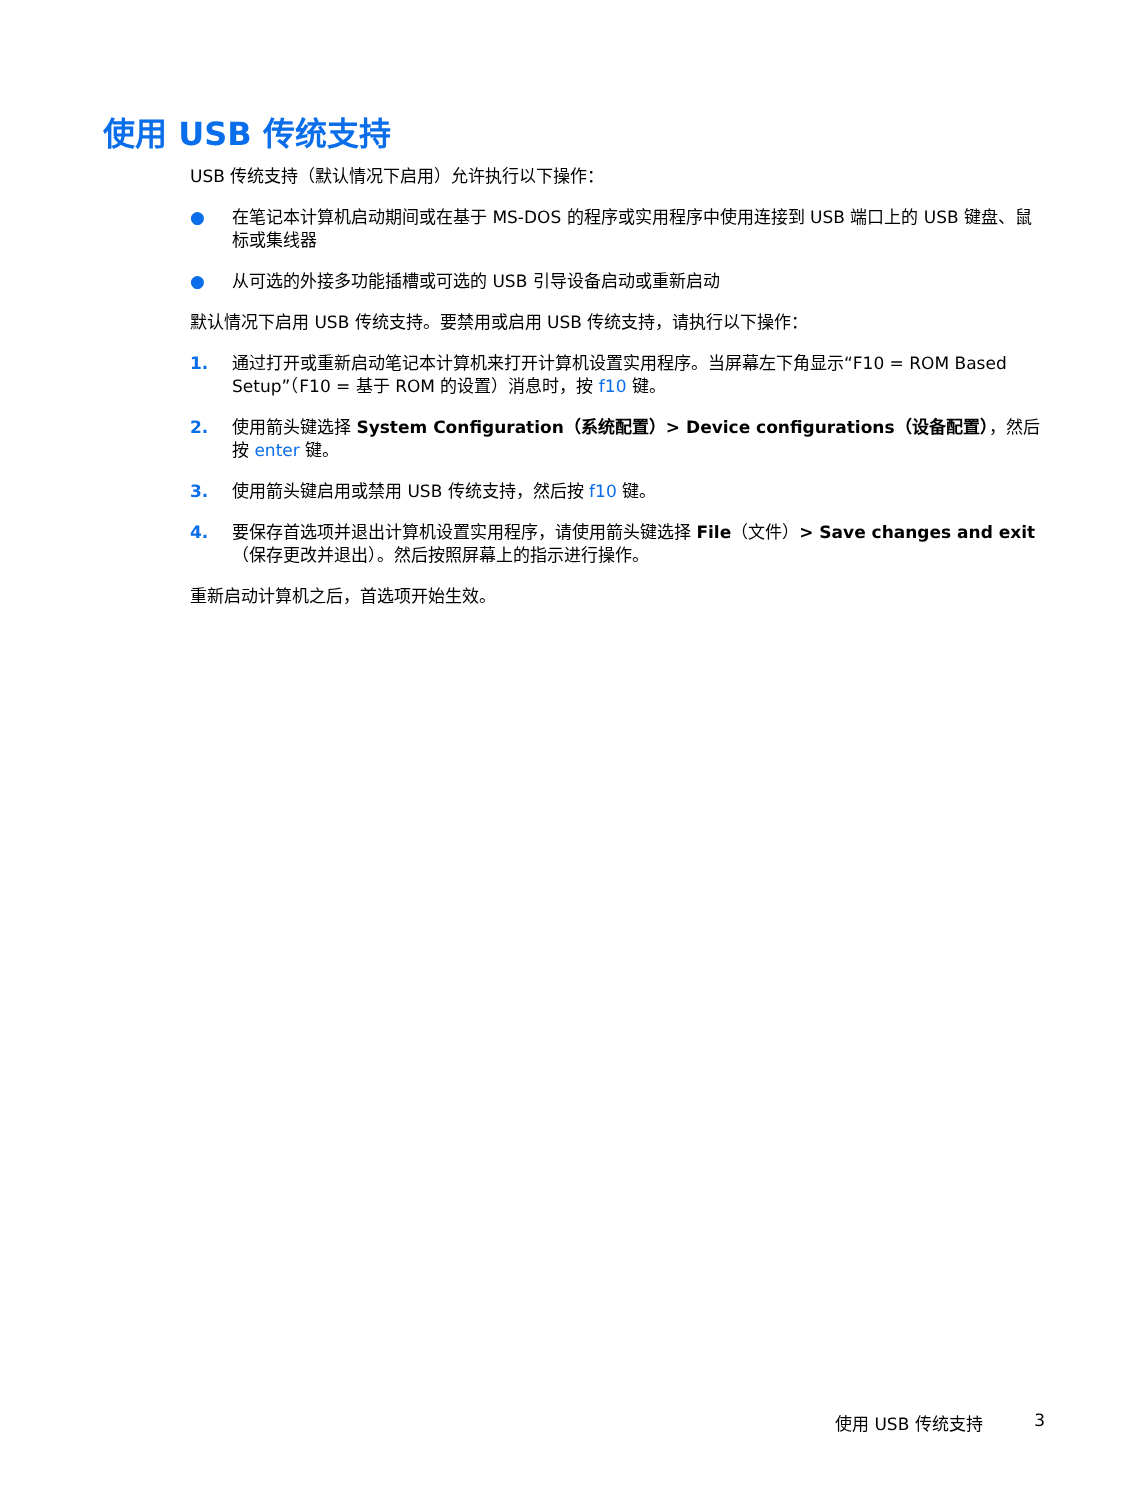使用 USB 传统支持
USB 传统支持（默认情况下启用）允许执行以下操作：
● 在笔记本计算机启动期间或在基于 MS-DOS 的程序或实用程序中使用连接到 USB 端口上的 USB 键盘、鼠标或集线器
● 从可选的外接多功能插槽或可选的 USB 引导设备启动或重新启动
默认情况下启用 USB 传统支持。要禁用或启用 USB 传统支持，请执行以下操作：
1. 通过打开或重新启动笔记本计算机来打开计算机设置实用程序。当屏幕左下角显示“F10 = ROM Based Setup”（F10 = 基于 ROM 的设置）消息时，按 f10 键。
2. 使用箭头键选择 System Configuration（系统配置）> Device configurations（设备配置），然后按 enter 键。
3. 使用箭头键启用或禁用 USB 传统支持，然后按 f10 键。
4. 要保存首选项并退出计算机设置实用程序，请使用箭头键选择 File（文件）> Save changes and exit（保存更改并退出）。然后按照屏幕上的指示进行操作。
重新启动计算机之后，首选项开始生效。
使用 USB 传统支持 3